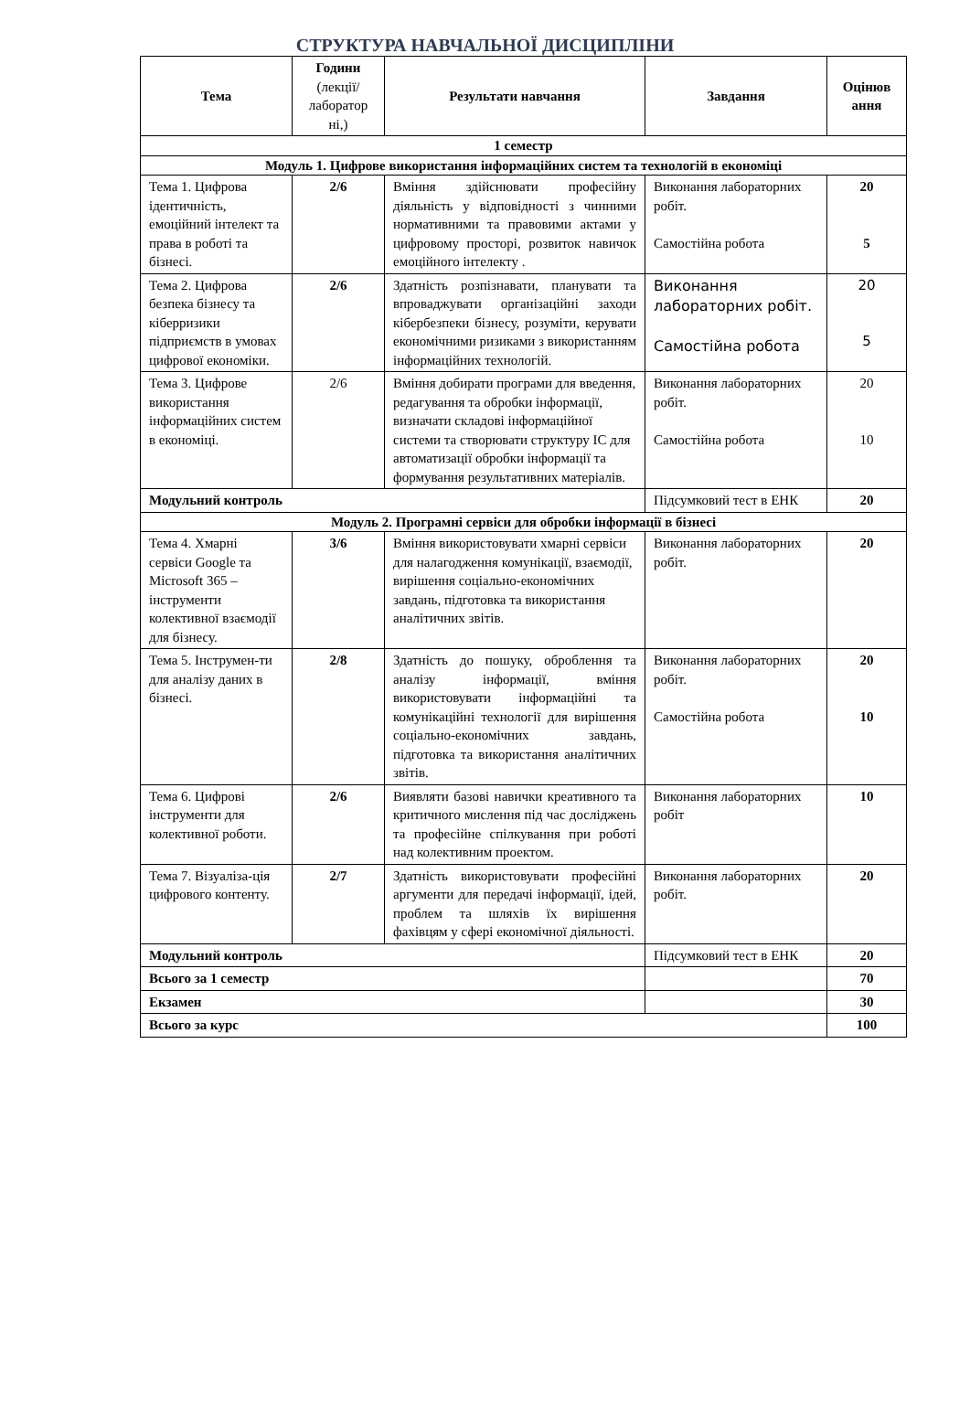СТРУКТУРА НАВЧАЛЬНОЇ ДИСЦИПЛІНИ
| Тема | Години (лекції/ лаборатор ні,) | Результати навчання | Завдання | Оцінюв ання |
| --- | --- | --- | --- | --- |
| 1 семестр | | | | |
| Модуль 1. Цифрове використання інформаційних систем та технологій в економіці | | | | |
| Тема 1. Цифрова ідентичність, емоційний інтелект та права в роботі та бізнесі. | 2/6 | Вміння здійснювати професійну діяльність у відповідності з чинними нормативними та правовими актами у цифровому просторі, розвиток навичок емоційного інтелекту . | Виконання лабораторних робіт. Самостійна робота | 20 5 |
| Тема 2. Цифрова безпека бізнесу та кіберризики підприємств в умовах цифрової економіки. | 2/6 | Здатність розпізнавати, планувати та впроваджувати організаційні заходи кібербезпеки бізнесу, розуміти, керувати економічними ризиками з використанням інформаційних технологій. | Виконання лабораторних робіт. Самостійна робота | 20 5 |
| Тема 3. Цифрове використання інформаційних систем в економіці. | 2/6 | Вміння добирати програми для введення, редагування та обробки інформації, визначати складові інформаційної системи та створювати структуру ІС для автоматизації обробки інформації та формування результативних матеріалів. | Виконання лабораторних робіт. Самостійна робота | 20 10 |
| Модульний контроль | | | Підсумковий тест в ЕНК | 20 |
| Модуль 2. Програмні сервіси для обробки інформації в бізнесі | | | | |
| Тема 4. Хмарні сервіси Google та Microsoft 365 – інструменти колективної взаємодії для бізнесу. | 3/6 | Вміння використовувати хмарні сервіси для налагодження комунікації, взаємодії, вирішення соціально-економічних завдань, підготовка та використання аналітичних звітів. | Виконання лабораторних робіт. | 20 |
| Тема 5. Інструмен-ти для аналізу даних в бізнесі. | 2/8 | Здатність до пошуку, оброблення та аналізу інформації, вміння використовувати інформаційні та комунікаційні технології для вирішення соціально-економічних завдань, підготовка та використання аналітичних звітів. | Виконання лабораторних робіт. Самостійна робота | 20 10 |
| Тема 6. Цифрові інструменти для колективної роботи. | 2/6 | Виявляти базові навички креативного та критичного мислення під час досліджень та професійне спілкування при роботі над колективним проектом. | Виконання лабораторних робіт | 10 |
| Тема 7. Візуаліза-ція цифрового контенту. | 2/7 | Здатність використовувати професійні аргументи для передачі інформації, ідей, проблем та шляхів їх вирішення фахівцям у сфері економічної діяльності. | Виконання лабораторних робіт. | 20 |
| Модульний контроль | | | Підсумковий тест в ЕНК | 20 |
| Всього за 1 семестр | | | | 70 |
| Екзамен | | | | 30 |
| Всього за курс | | | | 100 |